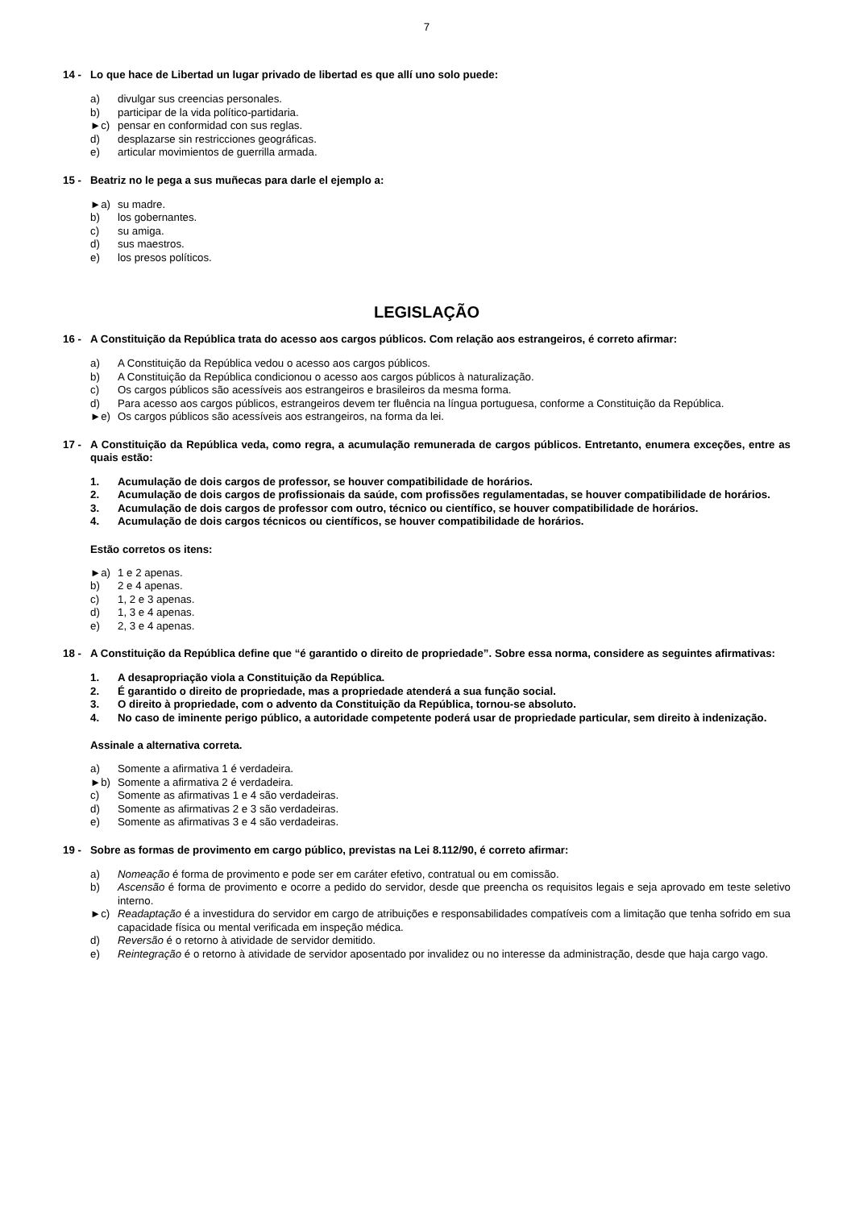7
14 - Lo que hace de Libertad un lugar privado de libertad es que allí uno solo puede:
a) divulgar sus creencias personales.
b) participar de la vida político-partidaria.
►c) pensar en conformidad con sus reglas.
d) desplazarse sin restricciones geográficas.
e) articular movimientos de guerrilla armada.
15 - Beatriz no le pega a sus muñecas para darle el ejemplo a:
►a) su madre.
b) los gobernantes.
c) su amiga.
d) sus maestros.
e) los presos políticos.
LEGISLAÇÃO
16 - A Constituição da República trata do acesso aos cargos públicos. Com relação aos estrangeiros, é correto afirmar:
a) A Constituição da República vedou o acesso aos cargos públicos.
b) A Constituição da República condicionou o acesso aos cargos públicos à naturalização.
c) Os cargos públicos são acessíveis aos estrangeiros e brasileiros da mesma forma.
d) Para acesso aos cargos públicos, estrangeiros devem ter fluência na língua portuguesa, conforme a Constituição da República.
►e) Os cargos públicos são acessíveis aos estrangeiros, na forma da lei.
17 - A Constituição da República veda, como regra, a acumulação remunerada de cargos públicos. Entretanto, enumera exceções, entre as quais estão:
1. Acumulação de dois cargos de professor, se houver compatibilidade de horários.
2. Acumulação de dois cargos de profissionais da saúde, com profissões regulamentadas, se houver compatibilidade de horários.
3. Acumulação de dois cargos de professor com outro, técnico ou científico, se houver compatibilidade de horários.
4. Acumulação de dois cargos técnicos ou científicos, se houver compatibilidade de horários.
Estão corretos os itens:
►a) 1 e 2 apenas.
b) 2 e 4 apenas.
c) 1, 2 e 3 apenas.
d) 1, 3 e 4 apenas.
e) 2, 3 e 4 apenas.
18 - A Constituição da República define que “é garantido o direito de propriedade”. Sobre essa norma, considere as seguintes afirmativas:
1. A desapropriação viola a Constituição da República.
2. É garantido o direito de propriedade, mas a propriedade atenderá a sua função social.
3. O direito à propriedade, com o advento da Constituição da República, tornou-se absoluto.
4. No caso de iminente perigo público, a autoridade competente poderá usar de propriedade particular, sem direito à indenização.
Assinale a alternativa correta.
a) Somente a afirmativa 1 é verdadeira.
►b) Somente a afirmativa 2 é verdadeira.
c) Somente as afirmativas 1 e 4 são verdadeiras.
d) Somente as afirmativas 2 e 3 são verdadeiras.
e) Somente as afirmativas 3 e 4 são verdadeiras.
19 - Sobre as formas de provimento em cargo público, previstas na Lei 8.112/90, é correto afirmar:
a) Nomeação é forma de provimento e pode ser em caráter efetivo, contratual ou em comissão.
b) Ascensão é forma de provimento e ocorre a pedido do servidor, desde que preencha os requisitos legais e seja aprovado em teste seletivo interno.
►c) Readaptação é a investidura do servidor em cargo de atribuições e responsabilidades compatíveis com a limitação que tenha sofrido em sua capacidade física ou mental verificada em inspeção médica.
d) Reversão é o retorno à atividade de servidor demitido.
e) Reintegração é o retorno à atividade de servidor aposentado por invalidez ou no interesse da administração, desde que haja cargo vago.